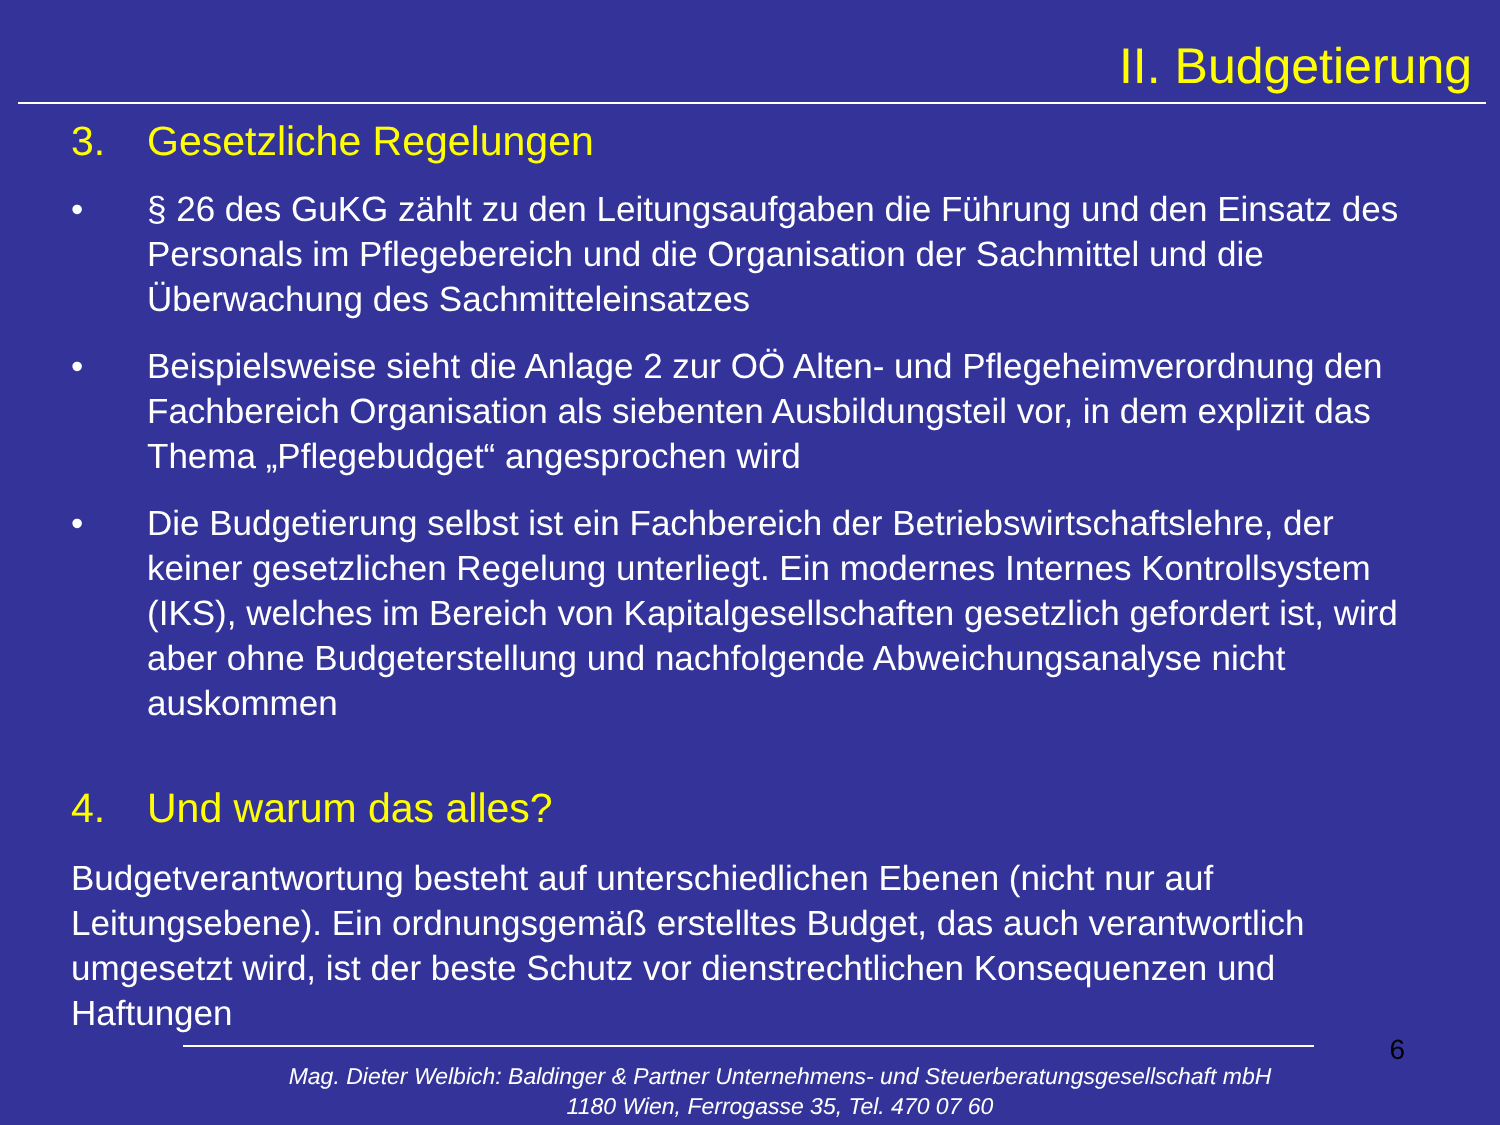II. Budgetierung
3. Gesetzliche Regelungen
• § 26 des GuKG zählt zu den Leitungsaufgaben die Führung und den Einsatz des Personals im Pflegebereich und die Organisation der Sachmittel und die Überwachung des Sachmitteleinsatzes
• Beispielsweise sieht die Anlage 2 zur OÖ Alten- und Pflegeheimverordnung den Fachbereich Organisation als siebenten Ausbildungsteil vor, in dem explizit das Thema „Pflegebudget“ angesprochen wird
• Die Budgetierung selbst ist ein Fachbereich der Betriebswirtschaftslehre, der keiner gesetzlichen Regelung unterliegt. Ein modernes Internes Kontrollsystem (IKS), welches im Bereich von Kapitalgesellschaften gesetzlich gefordert ist, wird aber ohne Budgeterstellung und nachfolgende Abweichungsanalyse nicht auskommen
4. Und warum das alles?
Budgetverantwortung besteht auf unterschiedlichen Ebenen (nicht nur auf Leitungsebene). Ein ordnungsgemäß erstelltes Budget, das auch verantwortlich umgesetzt wird, ist der beste Schutz vor dienstrechtlichen Konsequenzen und Haftungen
6
Mag. Dieter Welbich: Baldinger & Partner Unternehmens- und Steuerberatungsgesellschaft mbH
1180 Wien, Ferrogasse 35, Tel. 470 07 60